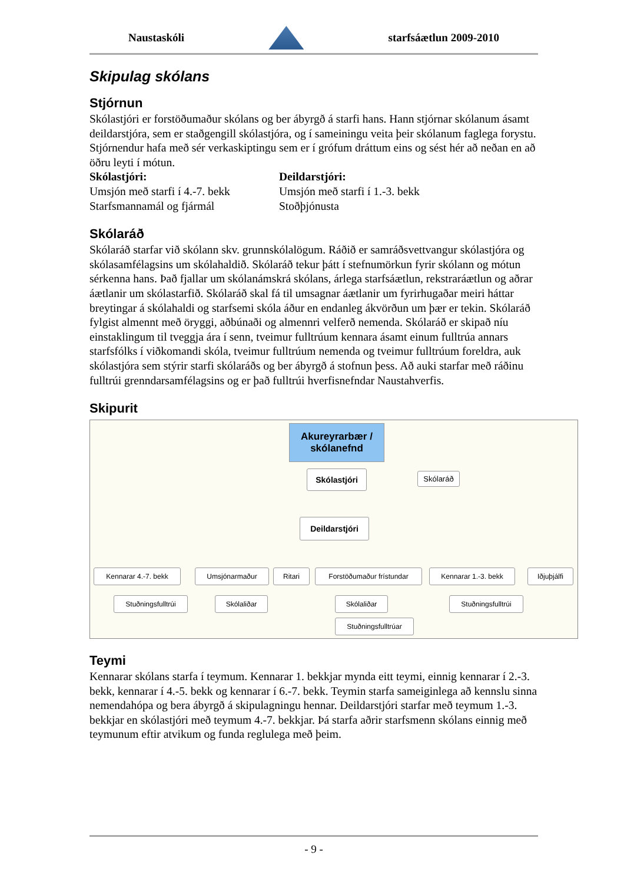Naustaskóli starfsáætlun 2009-2010
Skipulag skólans
Stjórnun
Skólastjóri er forstöðumaður skólans og ber ábyrgð á starfi hans. Hann stjórnar skólanum ásamt deildarstjóra, sem er staðgengill skólastjóra, og í sameiningu veita þeir skólanum faglega forystu. Stjórnendur hafa með sér verkaskiptingu sem er í grófum dráttum eins og sést hér að neðan en að öðru leyti í mótun.
Skólastjóri:
Umsjón með starfi í 4.-7. bekk
Starfsmannamál og fjármál
Deildarstjóri:
Umsjón með starfi í 1.-3. bekk
Stoðþjónusta
Skólaráð
Skólaráð starfar við skólann skv. grunnskólalögum. Ráðið er samráðsvettvangur skólastjóra og skólasamfélagsins um skólahaldið. Skólaráð tekur þátt í stefnumörkun fyrir skólann og mótun sérkenna hans. Það fjallar um skólanámskrá skólans, árlega starfsáætlun, rekstraráætlun og aðrar áætlanir um skólastarfið. Skólaráð skal fá til umsagnar áætlanir um fyrirhugaðar meiri háttar breytingar á skólahaldi og starfsemi skóla áður en endanleg ákvörðun um þær er tekin. Skólaráð fylgist almennt með öryggi, aðbúnaði og almennri velferð nemenda. Skólaráð er skipað níu einstaklingum til tveggja ára í senn, tveimur fulltrúum kennara ásamt einum fulltrúa annars starfsfólks í viðkomandi skóla, tveimur fulltrúum nemenda og tveimur fulltrúum foreldra, auk skólastjóra sem stýrir starfi skólaráðs og ber ábyrgð á stofnun þess. Að auki starfar með ráðinu fulltrúi grenndarsamfélagsins og er það fulltrúi hverfisnefndar Naustahverfis.
Skipurit
Akureyrarbær / skólanefnd
Skólastjóri
Skólaráð
Deildarstjóri
Kennarar 4.-7. bekk Umsjónarmaður Ritari
Forstöðumaður frístundar
Kennarar 1.-3. bekk
Iðjuþjálfi
Stuðningsfulltrúi
Skólaliðar Skólaliðar
Stuðningsfulltrúi
Stuðningsfulltrúar
Teymi
Kennarar skólans starfa í teymum. Kennarar 1. bekkjar mynda eitt teymi, einnig kennarar í 2.-3. bekk, kennarar í 4.-5. bekk og kennarar í 6.-7. bekk. Teymin starfa sameiginlega að kennslu sinna nemendahópa og bera ábyrgð á skipulagningu hennar. Deildarstjóri starfar með teymum 1.-3. bekkjar en skólastjóri með teymum 4.-7. bekkjar. Þá starfa aðrir starfsmenn skólans einnig með teymunum eftir atvikum og funda reglulega með þeim.
- 9 -